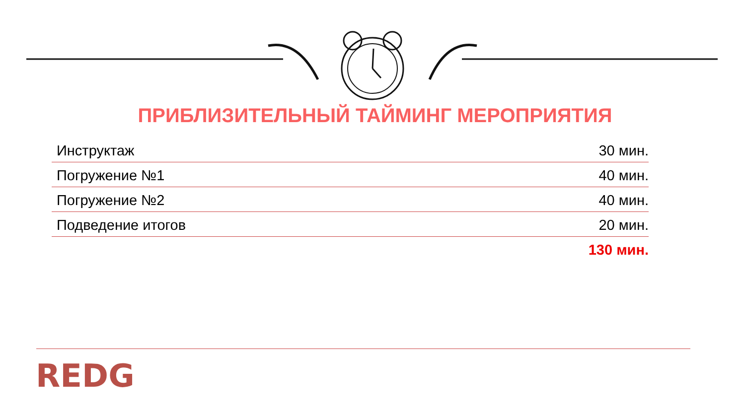ПРИБЛИЗИТЕЛЬНЫЙ ТАЙМИНГ МЕРОПРИЯТИЯ
| Инструктаж | 30 мин. |
| Погружение №1 | 40 мин. |
| Погружение №2 | 40 мин. |
| Подведение итогов | 20 мин. |
| | 130 мин. |
REDG